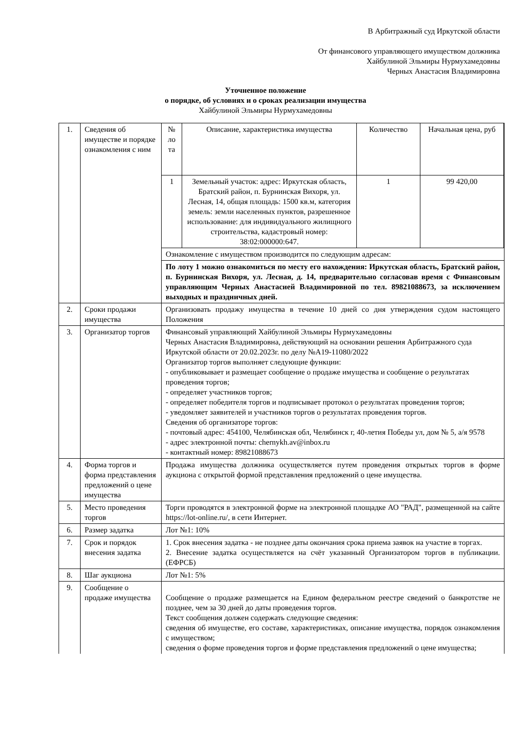В Арбитражный суд Иркутской области
От финансового управляющего имуществом должника
Хайбулиной Эльмиры Нурмухамедовны
Черных Анастасия Владимировна
Уточненное положение
о порядке, об условиях и о сроках реализации имущества
Хайбулиной Эльмиры Нурмухамедовны
| 1. | Сведения об имуществе и порядке ознакомления с ним | / № ло та / Описание, характеристика имущества / Количество / Начальная цена, руб / / 1 / Земельный участок: адрес: Иркутская область, Братский район, п. Бурнинская Вихоря, ул. Лесная, 14, общая площадь: 1500 кв.м, категория земель: земли населенных пунктов, разрешенное использование: для индивидуального жилищного строительства, кадастровый номер: 38:02:000000:647. / 1 / 99 420,00 / Ознакомление с имуществом производится по следующим адресам: По лоту 1 можно ознакомиться по месту его нахождения: Иркутская область, Братский район, п. Бурнинская Вихоря, ул. Лесная, д. 14, предварительно согласовав время с Финансовым управляющим Черных Анастасией Владимировной по тел. 89821088673, за исключением выходных и праздничных дней. |
| 2. | Сроки продажи имущества | Организовать продажу имущества в течение 10 дней со дня утверждения судом настоящего Положения |
| 3. | Организатор торгов | Финансовый управляющий Хайбулиной Эльмиры Нурмухамедовны Черных Анастасия Владимировна, действующий на основании решения Арбитражного суда Иркутской области от 20.02.2023г. по делу №А19-11080/2022 Организатор торгов выполняет следующие функции: - опубликовывает и размещает сообщение о продаже имущества и сообщение о результатах проведения торгов; - определяет участников торгов; - определяет победителя торгов и подписывает протокол о результатах проведения торгов; - уведомляет заявителей и участников торгов о результатах проведения торгов. Сведения об организаторе торгов: - почтовый адрес: 454100, Челябинская обл, Челябинск г, 40-летия Победы ул, дом № 5, а/я 9578 - адрес электронной почты: chernykh.av@inbox.ru - контактный номер: 89821088673 |
| 4. | Форма торгов и форма представления предложений о цене имущества | Продажа имущества должника осуществляется путем проведения открытых торгов в форме аукциона с открытой формой представления предложений о цене имущества. |
| 5. | Место проведения торгов | Торги проводятся в электронной форме на электронной площадке АО "РАД", размещенной на сайте https://lot-online.ru/, в сети Интернет. |
| 6. | Размер задатка | Лот №1: 10% |
| 7. | Срок и порядок внесения задатка | 1. Срок внесения задатка - не позднее даты окончания срока приема заявок на участие в торгах. 2. Внесение задатка осуществляется на счёт указанный Организатором торгов в публикации. (ЕФРСБ) |
| 8. | Шаг аукциона | Лот №1: 5% |
| 9. | Сообщение о продаже имущества | Сообщение о продаже размещается на Едином федеральном реестре сведений о банкротстве не позднее, чем за 30 дней до даты проведения торгов. Текст сообщения должен содержать следующие сведения: сведения об имуществе, его составе, характеристиках, описание имущества, порядок ознакомления с имуществом; сведения о форме проведения торгов и форме представления предложений о цене имущества; |